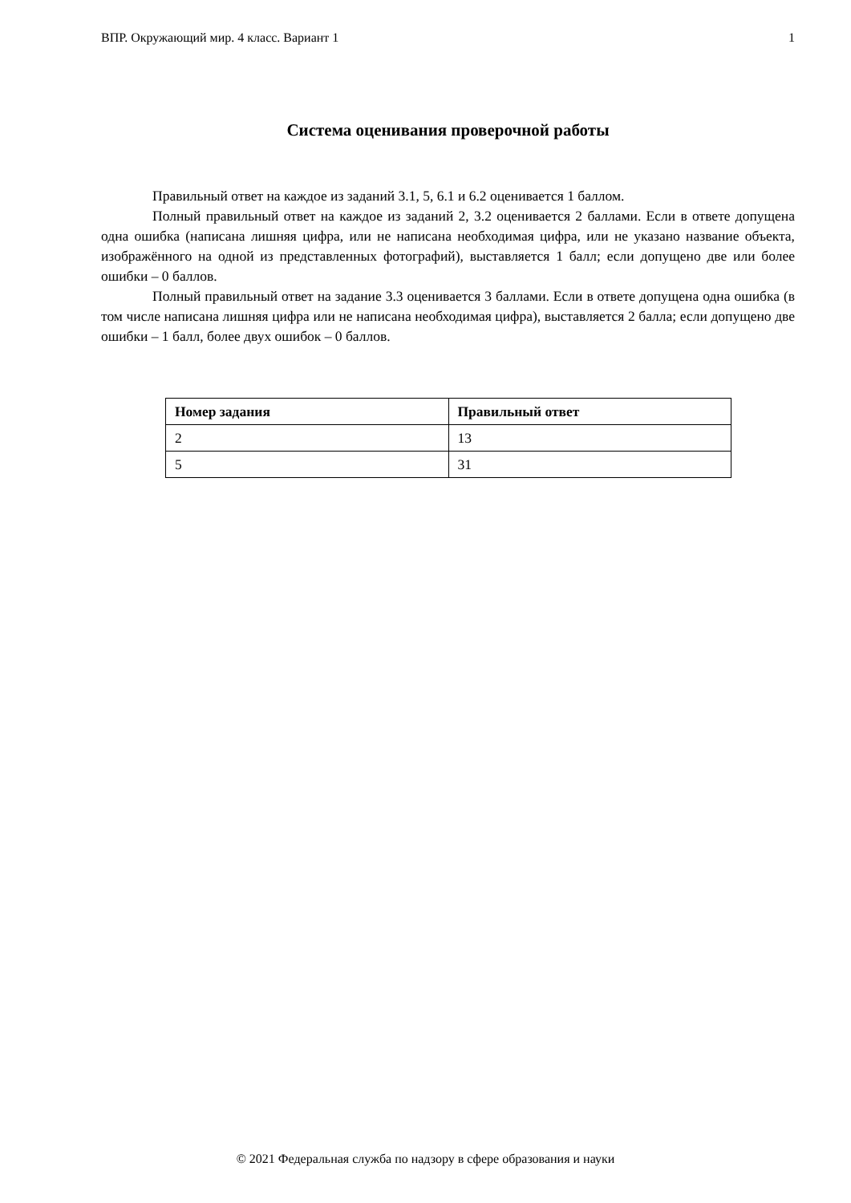ВПР. Окружающий мир. 4 класс. Вариант 1 1
Система оценивания проверочной работы
Правильный ответ на каждое из заданий 3.1, 5, 6.1 и 6.2 оценивается 1 баллом.
Полный правильный ответ на каждое из заданий 2, 3.2 оценивается 2 баллами. Если в ответе допущена одна ошибка (написана лишняя цифра, или не написана необходимая цифра, или не указано название объекта, изображённого на одной из представленных фотографий), выставляется 1 балл; если допущено две или более ошибки – 0 баллов.
Полный правильный ответ на задание 3.3 оценивается 3 баллами. Если в ответе допущена одна ошибка (в том числе написана лишняя цифра или не написана необходимая цифра), выставляется 2 балла; если допущено две ошибки – 1 балл, более двух ошибок – 0 баллов.
| Номер задания | Правильный ответ |
| --- | --- |
| 2 | 13 |
| 5 | 31 |
© 2021 Федеральная служба по надзору в сфере образования и науки